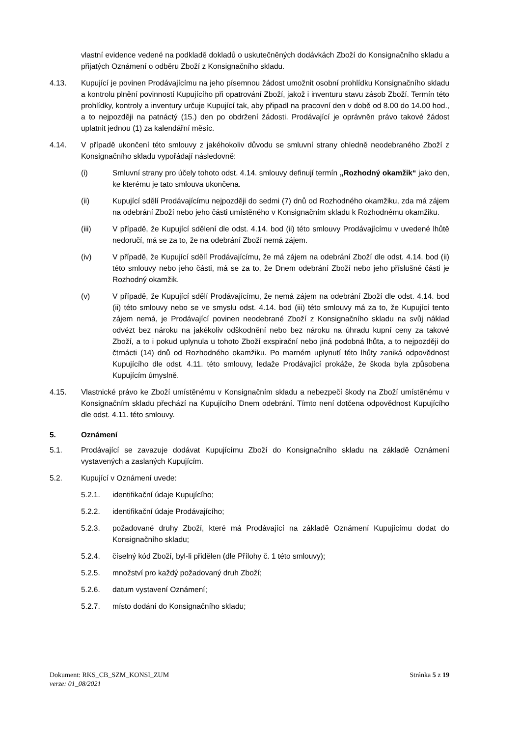vlastní evidence vedené na podkladě dokladů o uskutečněných dodávkách Zboží do Konsignačního skladu a přijatých Oznámení o odběru Zboží z Konsignačního skladu.
4.13. Kupující je povinen Prodávajícímu na jeho písemnou žádost umožnit osobní prohlídku Konsignačního skladu a kontrolu plnění povinností Kupujícího při opatrování Zboží, jakož i inventuru stavu zásob Zboží. Termín této prohlídky, kontroly a inventury určuje Kupující tak, aby připadl na pracovní den v době od 8.00 do 14.00 hod., a to nejpozději na patnáctý (15.) den po obdržení žádosti. Prodávající je oprávněn právo takové žádost uplatnit jednou (1) za kalendářní měsíc.
4.14. V případě ukončení této smlouvy z jakéhokoliv důvodu se smluvní strany ohledně neodebraného Zboží z Konsignačního skladu vypořádají následovně:
(i) Smluvní strany pro účely tohoto odst. 4.14. smlouvy definují termín „Rozhodný okamžik“ jako den, ke kterému je tato smlouva ukončena.
(ii) Kupující sdělí Prodávajícímu nejpozději do sedmi (7) dnů od Rozhodného okamžiku, zda má zájem na odebrání Zboží nebo jeho části umístěného v Konsignačním skladu k Rozhodnému okamžiku.
(iii) V případě, že Kupující sdělení dle odst. 4.14. bod (ii) této smlouvy Prodávajícímu v uvedené lhůtě nedoručí, má se za to, že na odebrání Zboží nemá zájem.
(iv) V případě, že Kupující sdělí Prodávajícímu, že má zájem na odebrání Zboží dle odst. 4.14. bod (ii) této smlouvy nebo jeho části, má se za to, že Dnem odebrání Zboží nebo jeho příslušné části je Rozhodný okamžik.
(v) V případě, že Kupující sdělí Prodávajícímu, že nemá zájem na odebrání Zboží dle odst. 4.14. bod (ii) této smlouvy nebo se ve smyslu odst. 4.14. bod (iii) této smlouvy má za to, že Kupující tento zájem nemá, je Prodávající povinen neodebrané Zboží z Konsignačního skladu na svůj náklad odvézt bez nároku na jakékoliv odškodnění nebo bez nároku na úhradu kupní ceny za takové Zboží, a to i pokud uplynula u tohoto Zboží exspirační nebo jiná podobná lhůta, a to nejpozději do čtrnácti (14) dnů od Rozhodného okamžiku. Po marném uplynutí této lhůty zaniká odpovědnost Kupujícího dle odst. 4.11. této smlouvy, ledaže Prodávající prokáže, že škoda byla způsobena Kupujícím úmyslně.
4.15. Vlastnické právo ke Zboží umístěnému v Konsignačním skladu a nebezpečí škody na Zboží umístěnému v Konsignačním skladu přechází na Kupujícího Dnem odebrání. Tímto není dotčena odpovědnost Kupujícího dle odst. 4.11. této smlouvy.
5. Oznámení
5.1. Prodávající se zavazuje dodávat Kupujícímu Zboží do Konsignačního skladu na základě Oznámení vystavených a zaslaných Kupujícím.
5.2. Kupující v Oznámení uvede:
5.2.1. identifikační údaje Kupujícího;
5.2.2. identifikační údaje Prodávajícího;
5.2.3. požadované druhy Zboží, které má Prodávající na základě Oznámení Kupujícímu dodat do Konsignačního skladu;
5.2.4. číselný kód Zboží, byl-li přidělen (dle Přílohy č. 1 této smlouvy);
5.2.5. množství pro každý požadovaný druh Zboží;
5.2.6. datum vystavení Oznámení;
5.2.7. místo dodání do Konsignačního skladu;
Dokument: RKS_CB_SZM_KONSI_ZUM
verze: 01_08/2021
Stránka 5 z 19